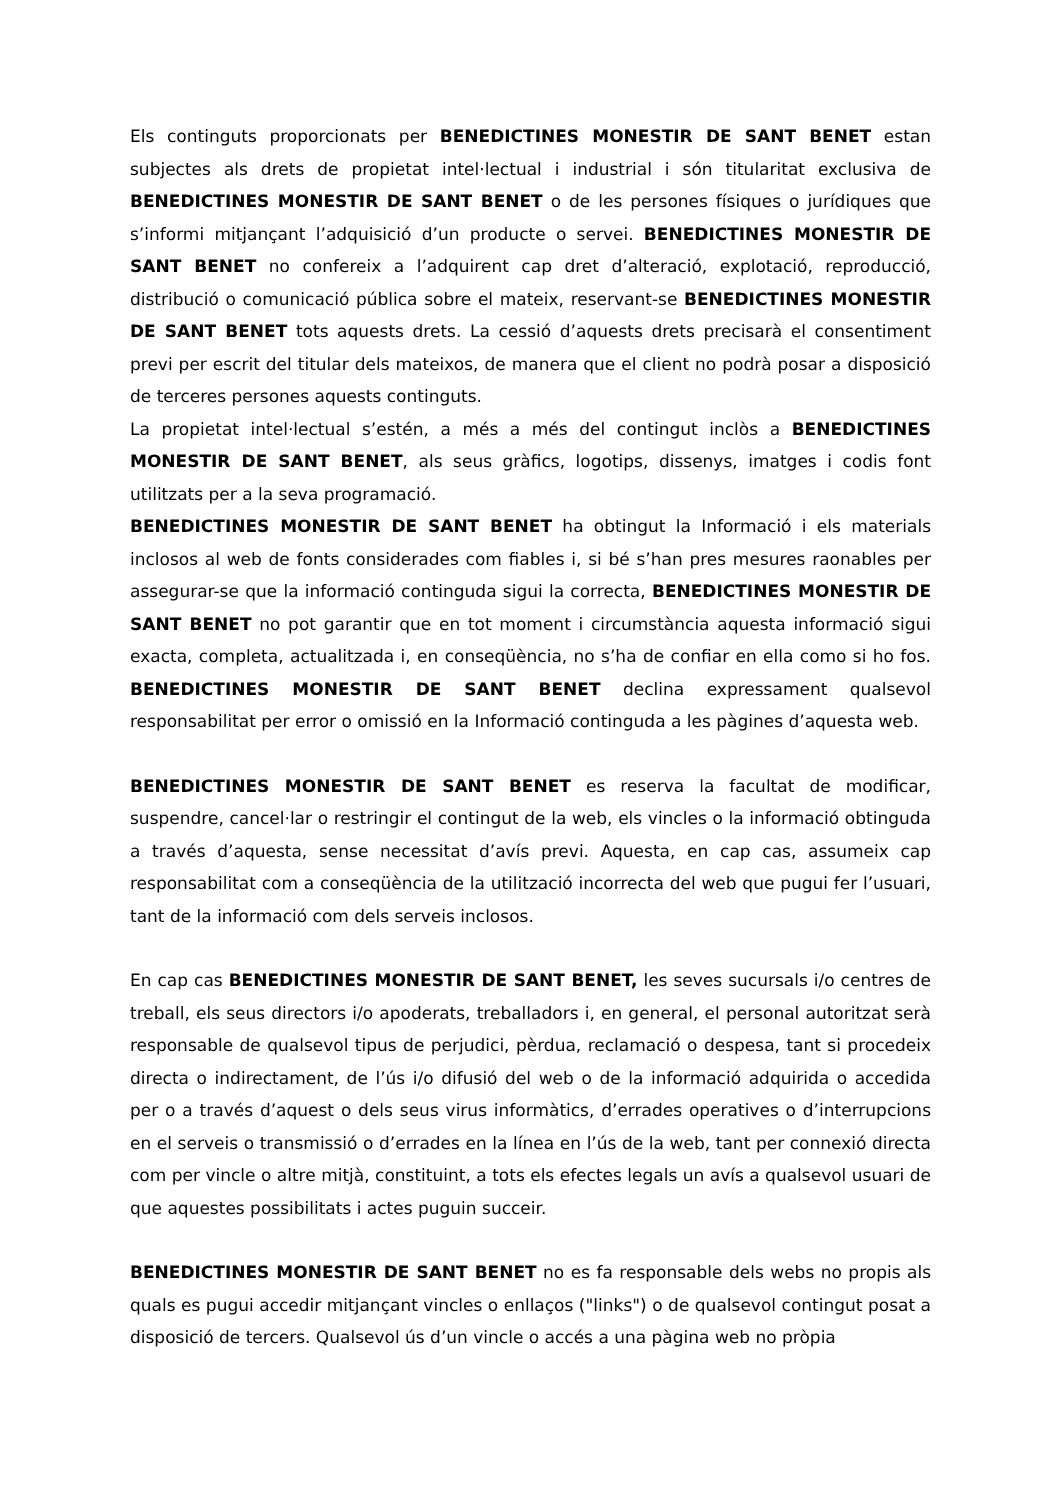Els continguts proporcionats per BENEDICTINES MONESTIR DE SANT BENET estan subjectes als drets de propietat intel·lectual i industrial i són titularitat exclusiva de BENEDICTINES MONESTIR DE SANT BENET o de les persones físiques o jurídiques que s’informi mitjançant l’adquisició d’un producte o servei. BENEDICTINES MONESTIR DE SANT BENET no confereix a l’adquirent cap dret d’alteració, explotació, reproducció, distribució o comunicació pública sobre el mateix, reservant-se BENEDICTINES MONESTIR DE SANT BENET tots aquests drets. La cessió d’aquests drets precisarà el consentiment previ per escrit del titular dels mateixos, de manera que el client no podrà posar a disposició de terceres persones aquests continguts.
La propietat intel·lectual s’estén, a més a més del contingut inclòs a BENEDICTINES MONESTIR DE SANT BENET, als seus gràfics, logotips, dissenys, imatges i codis font utilitzats per a la seva programació.
BENEDICTINES MONESTIR DE SANT BENET ha obtingut la Informació i els materials inclosos al web de fonts considerades com fiables i, si bé s’han pres mesures raonables per assegurar-se que la informació continguda sigui la correcta, BENEDICTINES MONESTIR DE SANT BENET no pot garantir que en tot moment i circumstància aquesta informació sigui exacta, completa, actualitzada i, en conseqüència, no s’ha de confiar en ella como si ho fos. BENEDICTINES MONESTIR DE SANT BENET declina expressament qualsevol responsabilitat per error o omissió en la Informació continguda a les pàgines d’aquesta web.
BENEDICTINES MONESTIR DE SANT BENET es reserva la facultat de modificar, suspendre, cancel·lar o restringir el contingut de la web, els vincles o la informació obtinguda a través d’aquesta, sense necessitat d’avís previ. Aquesta, en cap cas, assumeix cap responsabilitat com a conseqüència de la utilització incorrecta del web que pugui fer l’usuari, tant de la informació com dels serveis inclosos.
En cap cas BENEDICTINES MONESTIR DE SANT BENET, les seves sucursals i/o centres de treball, els seus directors i/o apoderats, treballadors i, en general, el personal autoritzat serà responsable de qualsevol tipus de perjudici, pèrdua, reclamació o despesa, tant si procedeix directa o indirectament, de l’ús i/o difusió del web o de la informació adquirida o accedida per o a través d’aquest o dels seus virus informàtics, d’errades operatives o d’interrupcions en el serveis o transmissió o d’errades en la línea en l’ús de la web, tant per connexió directa com per vincle o altre mitjà, constituint, a tots els efectes legals un avís a qualsevol usuari de que aquestes possibilitats i actes puguin succeir.
BENEDICTINES MONESTIR DE SANT BENET no es fa responsable dels webs no propis als quals es pugui accedir mitjançant vincles o enllaços ("links") o de qualsevol contingut posat a disposició de tercers. Qualsevol ús d’un vincle o accés a una pàgina web no pròpia